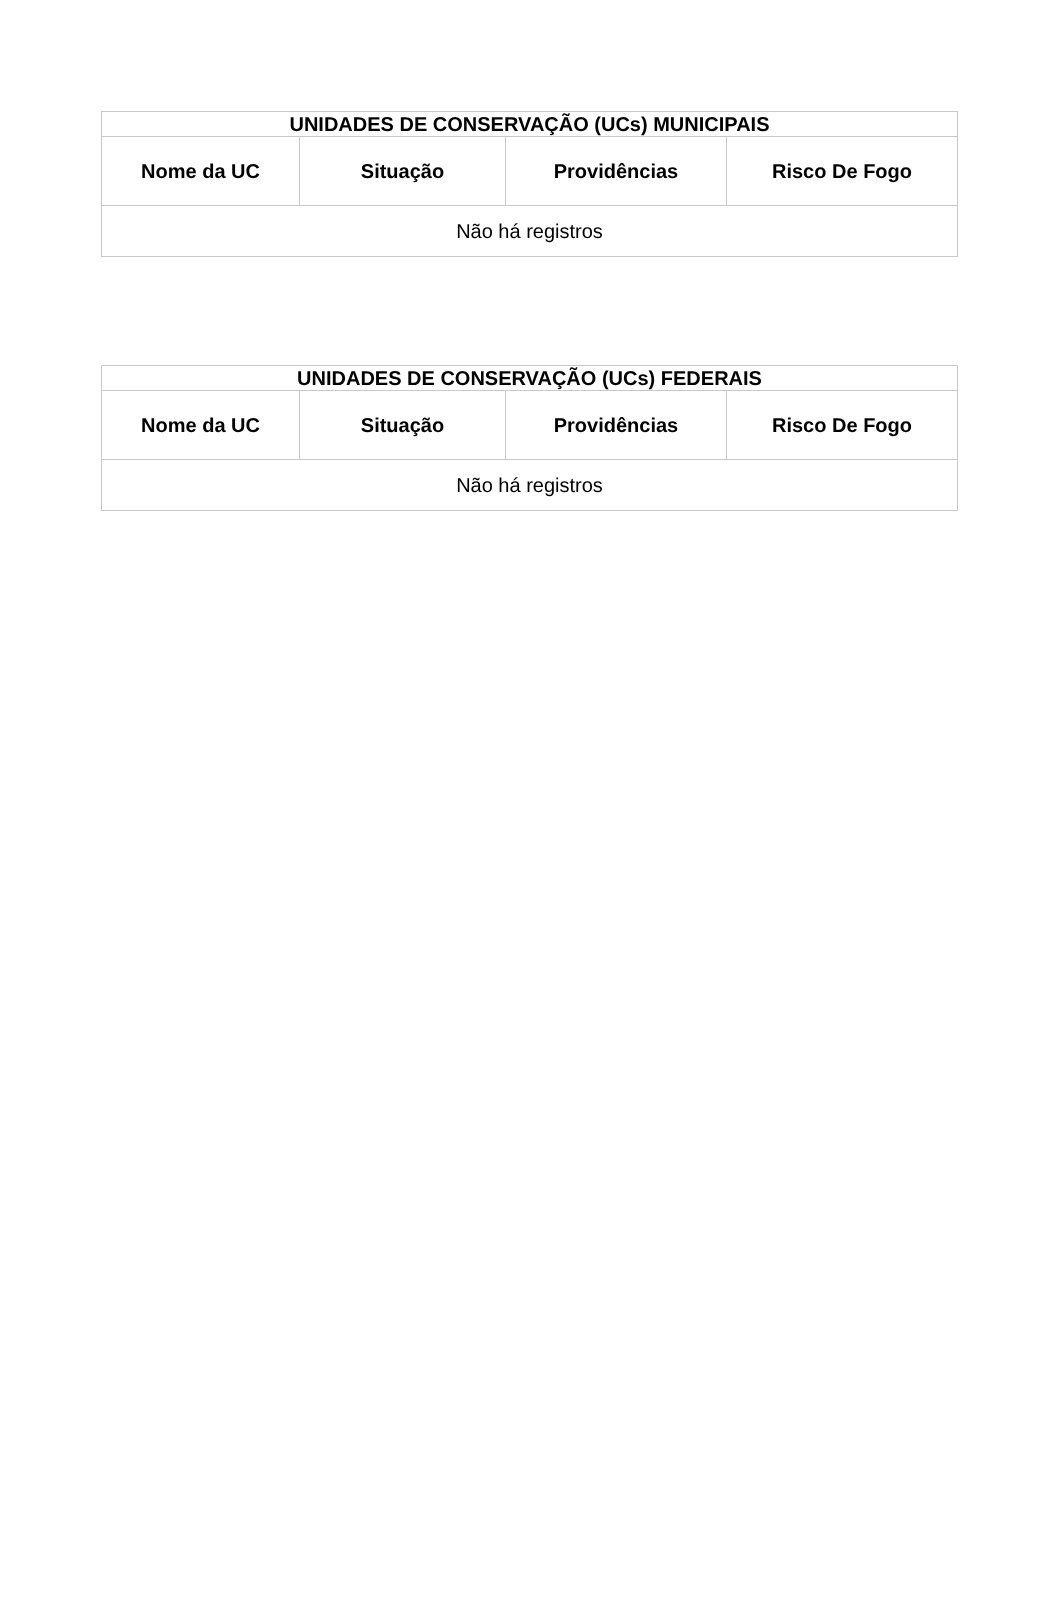| UNIDADES DE CONSERVAÇÃO (UCs) MUNICIPAIS | | | |
| --- | --- | --- | --- |
| Nome da UC | Situação | Providências | Risco De Fogo |
| Não há registros | | | |
| UNIDADES DE CONSERVAÇÃO (UCs) FEDERAIS | | | |
| --- | --- | --- | --- |
| Nome da UC | Situação | Providências | Risco De Fogo |
| Não há registros | | | |